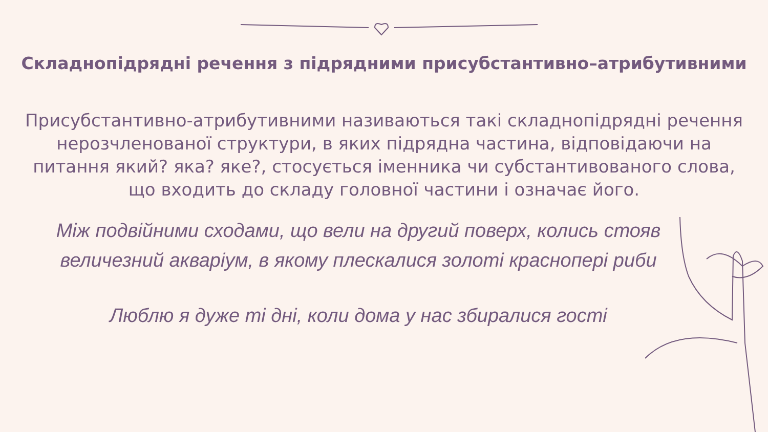Складнопідрядні речення з підрядними присубстантивно–атрибутивними
Присубстантивно-атрибутивними називаються такі складнопідрядні речення нерозчленованої структури, в яких підрядна частина, відповідаючи на питання який? яка? яке?, стосується іменника чи субстантивованого слова, що входить до складу головної частини і означає його.
Між подвійними сходами, що вели на другий поверх, колись стояв величезний акваріум, в якому плескалися золоті краснопері риби
Люблю я дуже ті дні, коли дома у нас збиралися гості